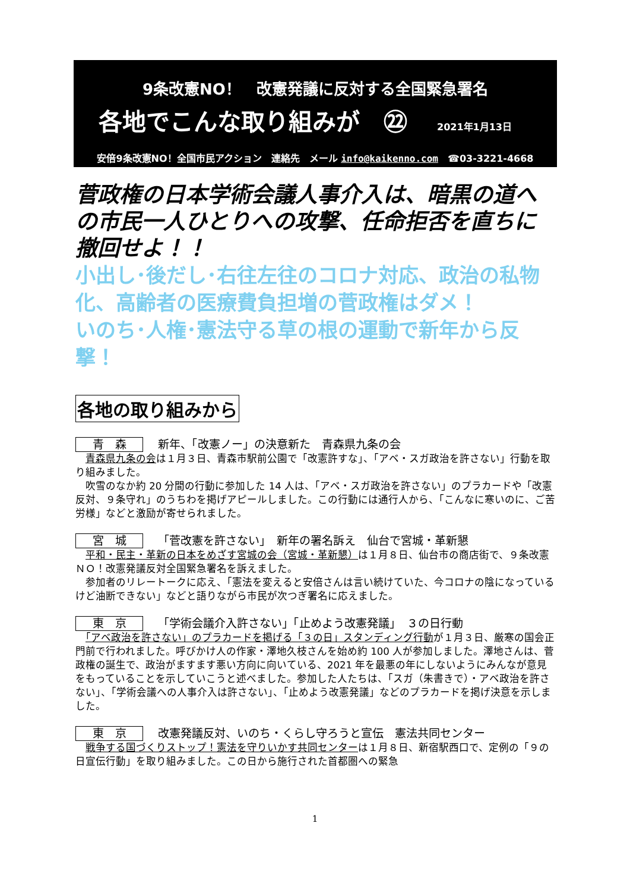9条改憲NO！　改憲発議に反対する全国緊急署名
各地でこんな取り組みが　㉒ 2021年1月13日
安倍9条改憲NO！全国市民アクション　連絡先　メール info@kaikenno.com　☎03-3221-4668
菅政権の日本学術会議人事介入は、暗黒の道への市民一人ひとりへの攻撃、任命拒否を直ちに撤回せよ！！
小出し･後だし･右往左往のコロナ対応、政治の私物化、高齢者の医療費負担増の菅政権はダメ！
いのち･人権･憲法守る草の根の運動で新年から反撃！
各地の取り組みから
青　森 新年、「改憲ノー」の決意新た　青森県九条の会
　青森県九条の会は１月３日、青森市駅前公園で「改憲許すな」、「アベ・スガ政治を許さない」行動を取り組みました。
　吹雪のなか約 20 分間の行動に参加した 14 人は、「アベ・スガ政治を許さない」のプラカードや「改憲反対、９条守れ」のうちわを掲げアピールしました。この行動には通行人から、「こんなに寒いのに、ご苦労様」などと激励が寄せられました。
宮　城 「菅改憲を許さない」　新年の署名訴え　仙台で宮城・革新懇
　平和・民主・革新の日本をめざす宮城の会（宮城・革新懇）は１月８日、仙台市の商店街で、９条改憲ＮＯ！改憲発議反対全国緊急署名を訴えました。
　参加者のリレートークに応え、「憲法を変えると安倍さんは言い続けていた、今コロナの陰になっているけど油断できない」などと語りながら市民が次つぎ署名に応えました。
東　京 「学術会議介入許さない」「止めよう改憲発議」　３の日行動
　「アベ政治を許さない」のプラカードを掲げる「３の日」スタンディング行動が１月３日、厳寒の国会正門前で行われました。呼びかけ人の作家・澤地久枝さんを始め約 100 人が参加しました。澤地さんは、菅政権の誕生で、政治がますます悪い方向に向いている、2021 年を最悪の年にしないようにみんなが意見をもっていることを示していこうと述べました。参加した人たちは、「スガ（朱書きで）・アベ政治を許さない」、「学術会議への人事介入は許さない」、「止めよう改憲発議」などのプラカードを掲げ決意を示しました。
東　京 改憲発議反対、いのち・くらし守ろうと宣伝　憲法共同センター
　戦争する国づくりストップ！憲法を守りいかす共同センターは１月８日、新宿駅西口で、定例の「９の日宣伝行動」を取り組みました。この日から施行された首都圏への緊急
1